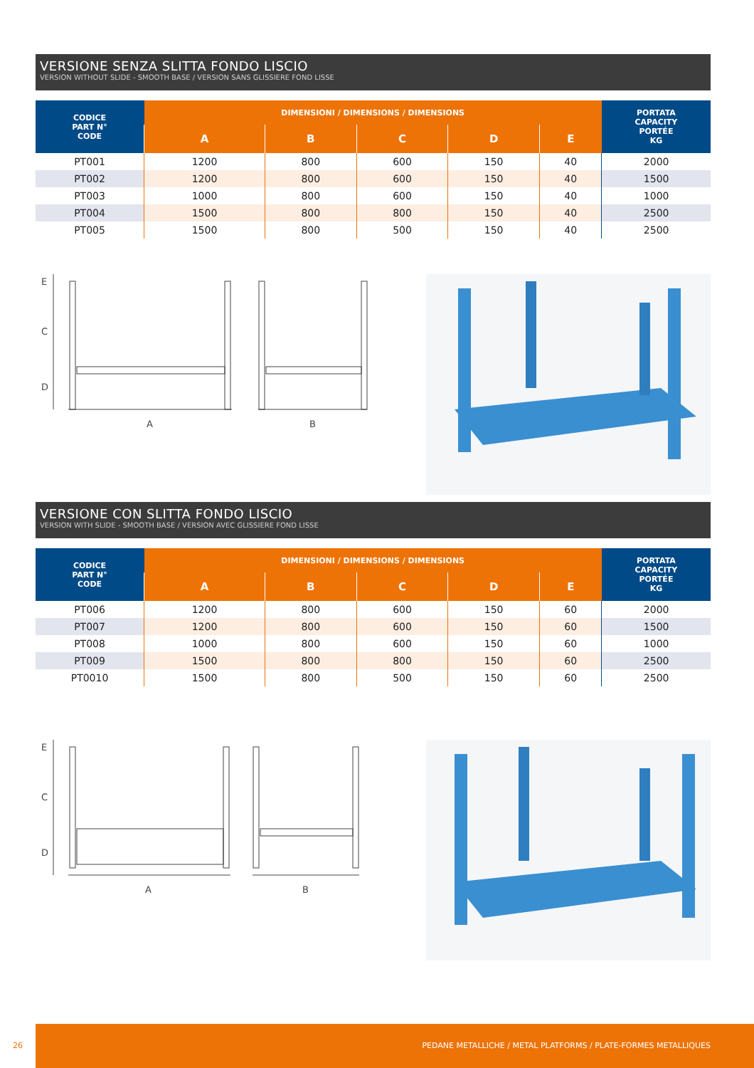VERSIONE SENZA SLITTA FONDO LISCIO
VERSION WITHOUT SLIDE - SMOOTH BASE / VERSION SANS GLISSIERE FOND LISSE
| CODICE PART N° CODE | DIMENSIONI / DIMENSIONS / DIMENSIONS | | | | | PORTATA CAPACITY PORTÉE KG |
| --- | --- | --- | --- | --- | --- | --- |
| | A | B | C | D | E | |
| PT001 | 1200 | 800 | 600 | 150 | 40 | 2000 |
| PT002 | 1200 | 800 | 600 | 150 | 40 | 1500 |
| PT003 | 1000 | 800 | 600 | 150 | 40 | 1000 |
| PT004 | 1500 | 800 | 800 | 150 | 40 | 2500 |
| PT005 | 1500 | 800 | 500 | 150 | 40 | 2500 |
E
C
D
A
B
VERSIONE CON SLITTA FONDO LISCIO
VERSION WITH SLIDE - SMOOTH BASE / VERSION AVEC GLISSIERE FOND LISSE
| CODICE PART N° CODE | DIMENSIONI / DIMENSIONS / DIMENSIONS | | | | | PORTATA CAPACITY PORTÉE KG |
| --- | --- | --- | --- | --- | --- | --- |
| | A | B | C | D | E | |
| PT006 | 1200 | 800 | 600 | 150 | 60 | 2000 |
| PT007 | 1200 | 800 | 600 | 150 | 60 | 1500 |
| PT008 | 1000 | 800 | 600 | 150 | 60 | 1000 |
| PT009 | 1500 | 800 | 800 | 150 | 60 | 2500 |
| PT0010 | 1500 | 800 | 500 | 150 | 60 | 2500 |
E
C
D
A
B
26
PEDANE METALLICHE / METAL PLATFORMS / PLATE-FORMES METALLIQUES